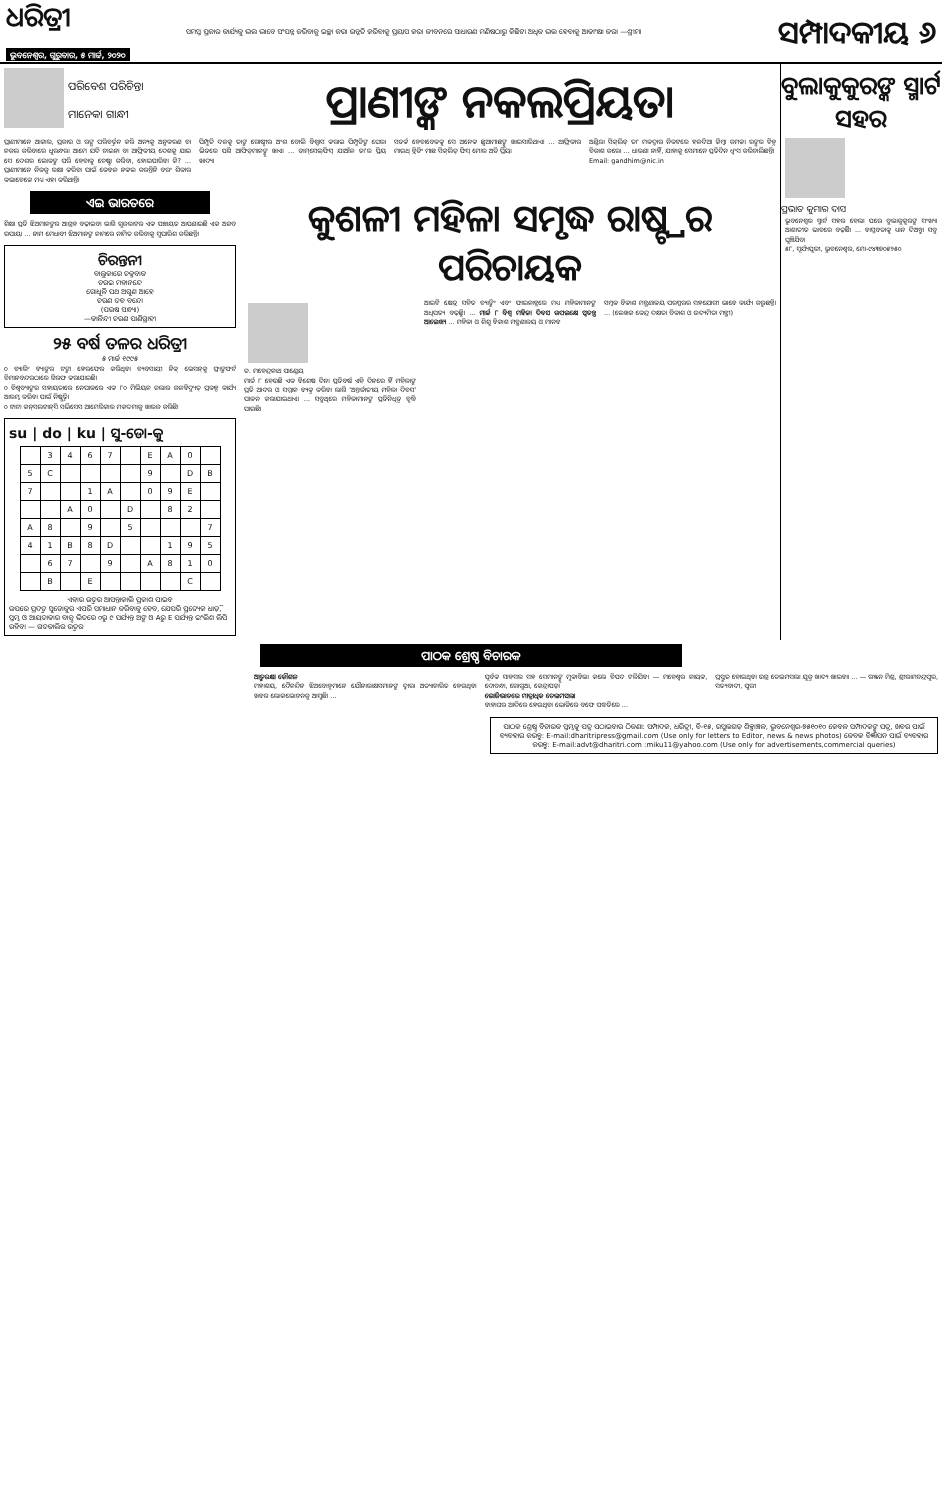ଧରିତ୍ରୀ
ଭୁବନେଶ୍ୱର, ଗୁରୁବାର, ୫ ମାର୍ଚ୍ଚ, ୨୦୨୦
ସମସ୍ତ ପ୍ରକାର କାର୍ଯ୍ୟକୁ ଭଲ ଭାବେ ସଂପନ୍ନ କରିବାକୁ ଇଚ୍ଛା କର। ଉନ୍ନତି କରିବାକୁ ପ୍ରୟାସ କର। ଜୀବନରେ ସାଧାରଣ ମଣିଷଠାରୁ କିଛିଟା ଅଧିକ ଭଲ ହେବାକୁ ଆକାଂକ୍ଷା କର। —ଶ୍ରୀମା
ସମ୍ପାଦକୀୟ ୬
ପରିବେଶ ପରିଚିନ୍ତା
ମାନେକା ଗାନ୍ଧୀ
ପ୍ରାଣୀଙ୍କ ନକଲପ୍ରିୟତା
ପ୍ରାଣୀମାନେ ଆକାର, ପ୍ରକାର ଓ ରଙ୍ଗ ପରିବର୍ତ୍ତନ କରି ଅନ୍ୟକୁ ଅନୁକରଣ ବା ନକଲ କରିବାରେ ଧୁରନ୍ଧର। ଆମେ ଯଦି ଚାଇନା ବା ଆଫ୍ରିକୀୟ ଦେଶକୁ ଯାଇ ସେ ଦେଶର ଲୋକଙ୍କ ପରି ହେବାକୁ ଚେଷ୍ଟା କରିବା, ହୋଇପାରିବା କି? ... ପ୍ରାଣୀମାନେ ନିଜକୁ ରକ୍ଷା କରିବା ପାଇଁ କେବଳ ନକଲ କରନ୍ତିନି ବରଂ ଶିକାର କଲାବେଳେ ମଧ୍ୟ ଏହା କରିଥାନ୍ତି।
ପିମ୍ପୁଡି ଦଳକୁ ତାଙ୍କ ଗୋଷ୍ଠୀର ଅଂଶ ବୋଲି ବିଶ୍ୱାସ କରାଇ ପିମ୍ପୁଡିଙ୍କ ଘେରା ଭିତରେ ପଶି ଆଫିଡ୍‌ମାନଙ୍କୁ ଖାଏ। ... ଡାମ୍‌ସେଲ୍‌ଫିସ୍ ଯାଆଁଳ ତା'ର ପ୍ରିୟ ଖାଦ୍ୟ।
ସତର୍କ ହେବାବେଳକୁ ସେ ଅନେକ ଛୁଆମାଛଙ୍କୁ ଖାଇସାରିଥାଏ। ... ଆଫ୍ରିକାର ମାଉଥ୍ ବ୍ରିଡିଂ ମାଛ ସିକ୍‌ଲିଡ୍ ଫିସ୍ ମୋର ଅତି ପ୍ରିୟ।
ଅଣ୍ଡିରା ସିକ୍‌ଲିଡ୍ ତା' ମଳଦ୍ୱାର ନିକଟରେ ହଳଦିଆ କିମ୍ବା କମଳା ରଙ୍ଗର ଚିହ୍ନ ବିକାଶ କରେ। ... ଧାରଣା ନାହିଁ, ଯାହାକୁ ସେମାନେ ପ୍ରତିଦିନ ଧ୍ୱଂସ କରିଚାଲିଛନ୍ତି।
Email: gandhim@nic.in
ଏଇ ଭାରତରେ
ଶିକ୍ଷା ପ୍ରତି ଝିଅମାନଙ୍କର ଆଗ୍ରହ ବଢ଼ାଇବା ଲାଗି ଗୁଜରାଟର ଏକ ପଞ୍ଚାୟତ ଆପଣାଇଛି ଏକ ଅଜବ ଉପାୟ। ... ନାମ ମେଧାବୀ ଝିଅମାନଙ୍କ ନାମରେ ନାମିତ କରିବାକୁ ସୁପାରିଶ କରିଛନ୍ତି।
ଚିରନ୍ତନୀ
ବାଲୁକାରେ ଚକ୍ରବାକ
ଚରଇ ମହାନନ୍ଦେ
ଗୋଧୂଳି ପଥ ଅଗୁଣ ଆହେ
ଚରଣ ତବ ବନ୍ଦେ।
(ପଉଷ ସନ୍ଧ୍ୟା)
—କାଳିନ୍ଦୀ ଚରଣ ପାଣିଗ୍ରାହୀ
୨୫ ବର୍ଷ ତଳର ଧରିତ୍ରୀ
୫ ମାର୍ଚ୍ଚ ୧୯୯୫
୦ ବ୍ୟାରିଂ ବ୍ୟାଙ୍କର ଟଙ୍କା ହେରଫେର କରିଥିବା ବ୍ୟବସାୟୀ ନିକ୍ ଲେସନ୍‌କୁ ଫ୍ରାଙ୍କଫର୍ଟ ବିମାନବନ୍ଦରଠାରେ ଗିରଫ କରାଯାଇଛି।
୦ ବିଶ୍ୱବ୍ୟାଙ୍କର ସହାୟତାରେ ନେପାଳରେ ଏକ ୮୦ ମିଲିୟନ ଡଲାର ଜଳବିଦ୍ୟୁତ୍ ପ୍ରକଳ୍ପ କାର୍ଯ୍ୟ ଆରମ୍ଭ କରିବା ପାଇଁ ନିଷ୍ପତ୍ତି।
୦ ଟାଟା କନ୍‌ସଲଟାନ୍‌ସି ସର୍ଭିସେସ ଆମେରିକାର ମକଦ୍ଦମାକୁ ଖାରଜ କରିଛି।
su | do | ku | ସୁ-ଡୋ-କୁ
| | 3 | 4 | 6 | 7 | | E | A | 0 | |
| 5 | C | | | | | 9 | | D | B |
| 7 | | | 1 | A | | 0 | 9 | E | |
| | | A | 0 | | D | | 8 | 2 | |
| A | 8 | | 9 | | 5 | | | | 7 |
| 4 | 1 | B | 8 | D | | | 1 | 9 | 5 |
| | 6 | 7 | | 9 | | A | 8 | 1 | 0 |
| | B | | E | | | | | C | |
ଏହାର ଉତ୍ତର ଆସନ୍ତାକାଲି ପ୍ରକାଶ ପାଇବ
ଉପରେ ପ୍ରଦତ୍ତ ସୁଡୋକୁର ଏପରି ସମାଧାନ କରିବାକୁ ହେବ, ଯେପରି ପ୍ରତ୍ୟେକ ଧାଡ଼ି, ସ୍ତମ୍ଭ ଓ ଆୟତାକାର ବାକ୍ସ ଭିତରେ ୦ରୁ ୯ ପର୍ଯ୍ୟନ୍ତ ଅଙ୍କ ଓ Aରୁ E ପର୍ଯ୍ୟନ୍ତ ଇଂଲିଶ ଲିପି ରହିବ। — ଗତକାଲିର ଉତ୍ତର
କୁଶଳୀ ମହିଳା ସମୃଦ୍ଧ ରାଷ୍ଟ୍ରର ପରିଚାୟକ
ଡ. ମହେନ୍ଦ୍ରନାଥ ପାଣ୍ଡେୟ
ମାର୍ଚ୍ଚ ୮ ହେଉଛି ଏକ ବିଶେଷ ଦିନ। ପ୍ରତିବର୍ଷ ଏହି ଦିନରେ ହିଁ ମହିଳାଙ୍କ ପ୍ରତି ଆଦର ଓ ସମ୍ମାନ ବ୍ୟକ୍ତ କରିବା ଲାଗି 'ଅନ୍ତର୍ଜାତୀୟ ମହିଳା ଦିବସ' ପାଳନ କରାଯାଇଥାଏ। ... ସବୁଥିରେ ମହିଳାମାନଙ୍କ ପ୍ରତିନିଧିତ୍ୱ ବୃଦ୍ଧି ପାଉଛି।
ଆଇଟି କ୍ଷେତ୍ର ସହିତ ବ୍ୟାଙ୍କିଂ ଏବଂ ଫାଇନାନ୍ସରେ ମଧ୍ୟ ମହିଳାମାନଙ୍କ ଅଧିପତ୍ୟ ବଢ଼ୁଛି। ... ମାର୍ଚ୍ଚ ୮ ବିଶ୍ୱ ମହିଳା ଦିବସ ଉପଲକ୍ଷେ ସ୍ୱତନ୍ତ୍ର ଆଲେଖ୍ୟ ... ମହିଳା ଓ ଶିଶୁ ବିକାଶ ମନ୍ତ୍ରଣାଳୟ ଓ ମାନବ
ସମ୍ବଳ ବିକାଶ ମନ୍ତ୍ରଣାଳୟ ପରସ୍ପରର ସହଯୋଗୀ ଭାବେ କାର୍ଯ୍ୟ କରୁଛନ୍ତି। ... (ଲେଖକ କେନ୍ଦ୍ର ଦକ୍ଷତା ବିକାଶ ଓ ଉଦ୍ୟମିତା ମନ୍ତ୍ରୀ)
ବୁଲାକୁକୁରଙ୍କ ସ୍ମାର୍ଟ ସହର
ପ୍ରଭାତ କୁମାର ଦାସ
ଭୁବନେଶ୍ୱର ସ୍ମାର୍ଟ ସହର ହେଲା ପରେ ବୁଲାକୁକୁରଙ୍କ ସଂଖ୍ୟା ଆଶାତୀତ ଭାବରେ ବଢ଼ିଛି। ... ବାସ୍ତବତାକୁ ଧ୍ୟାନ ଦିଅନ୍ତୁ। ସବୁ ଘୁଞ୍ଚିଯିବ।
୫୮, ସୂର୍ଯ୍ୟପୁରୀ, ଭୁବନେଶ୍ୱର, ମୋ-୯୪୩୭୦୫୨୫୦
ପାଠକ ଶ୍ରେଷ୍ଠ ବିଚାରକ
ଆତ୍ମରକ୍ଷା କୌଶଳ
ମହାଶୟ, ଦୈନନ୍ଦିନ ଝିଅବୋହୂମାନେ ଯୌନାରାକ୍ଷସମାନଙ୍କ ଦ୍ୱାରା ଅତ୍ୟାଚାରିତ ହେଉଥିବା ଖବର ଲୋକଲୋଚନକୁ ଆସୁଛି। ...
ପୂର୍ବକ ସାହସର ସହ ସେମାନଙ୍କୁ ମୁକାବିଲା କଲେ ବିପଦ ଟଳିଯିବ। — ମହେଶ୍ୱର ନାୟକ, ଦୋବନ୍ଧା, ଗୋଗୁଆ, କେନ୍ଦ୍ରାପଡ଼ା
ଭୋଜିଭାତରେ ମାତ୍ରାଧିକ ତେଲମସଲା
ବାହାଘର ଆଦିରେ ହେଉଥିବା ଭୋଜିରେ ବଫେ ପଦ୍ଧତିରେ ...
ପ୍ରସ୍ତୁତ ହୋଇଥିବା ଉଗ୍ର ତେଲମସଲା ଯୁକ୍ତ ଖାଦ୍ୟ ଖାଇବା। ... — ରଞ୍ଜନ ମିଶ୍ର, ଶ୍ରୀରାମଚନ୍ଦ୍ରପୁର, ସତ୍ୟବାଦୀ, ପୁରୀ
ପାଠକ ଶ୍ରେଷ୍ଠ ବିଚାରକ ସ୍ତମ୍ଭକୁ ପତ୍ର ପଠାଇବାର ଠିକଣା: ସମ୍ପାଦକ, ଧରିତ୍ରୀ, ବି-୧୫, ରସୁଲଗଡ଼ ଶିଳ୍ପାଞ୍ଚଳ, ଭୁବନେଶ୍ୱର-୭୫୧୦୧୦ କେବଳ ସମ୍ପାଦକଙ୍କୁ ପତ୍ର, ଖବର ପାଇଁ ବ୍ୟବହାର କରନ୍ତୁ: E-mail:dharitripress@gmail.com (Use only for letters to Editor, news & news photos) କେବଳ ବିଜ୍ଞାପନ ପାଇଁ ବ୍ୟବହାର କରନ୍ତୁ: E-mail:advt@dharitri.com :miku11@yahoo.com (Use only for advertisements,commercial queries)